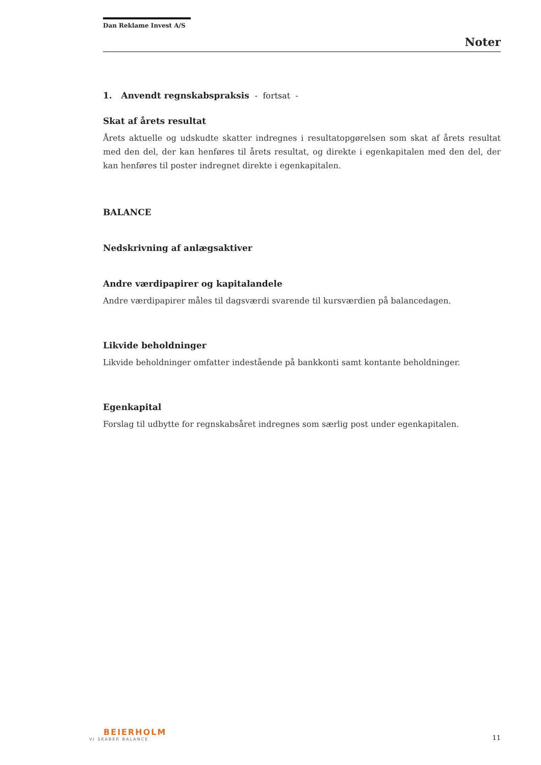Dan Reklame Invest A/S
Noter
1. Anvendt regnskabspraksis - fortsat -
Skat af årets resultat
Årets aktuelle og udskudte skatter indregnes i resultatopgørelsen som skat af årets resultat med den del, der kan henføres til årets resultat, og direkte i egenkapitalen med den del, der kan henføres til poster indregnet direkte i egenkapitalen.
BALANCE
Nedskrivning af anlægsaktiver
Andre værdipapirer og kapitalandele
Andre værdipapirer måles til dagsværdi svarende til kursværdien på balancedagen.
Likvide beholdninger
Likvide beholdninger omfatter indestående på bankkonti samt kontante beholdninger.
Egenkapital
Forslag til udbytte for regnskabsåret indregnes som særlig post under egenkapitalen.
BEIERHOLM
VI SKABER BALANCE
11